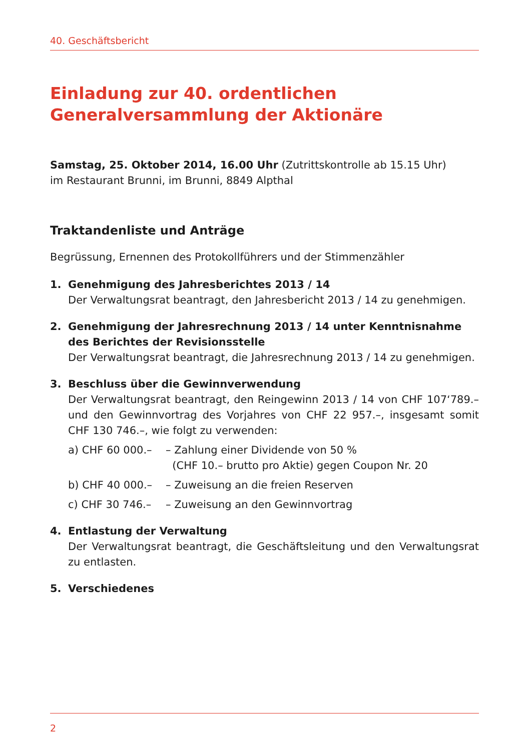40. Geschäftsbericht
Einladung zur 40. ordentlichen
Generalversammlung der Aktionäre
Samstag, 25. Oktober 2014, 16.00 Uhr (Zutrittskontrolle ab 15.15 Uhr)
im Restaurant Brunni, im Brunni, 8849 Alpthal
Traktandenliste und Anträge
Begrüssung, Ernennen des Protokollführers und der Stimmenzähler
1. Genehmigung des Jahresberichtes 2013 / 14
Der Verwaltungsrat beantragt, den Jahresbericht 2013 / 14 zu genehmigen.
2. Genehmigung der Jahresrechnung 2013 / 14 unter Kenntnisnahme des Berichtes der Revisionsstelle
Der Verwaltungsrat beantragt, die Jahresrechnung 2013 / 14 zu genehmigen.
3. Beschluss über die Gewinnverwendung
Der Verwaltungsrat beantragt, den Reingewinn 2013 / 14 von CHF 107‘789.– und den Gewinnvortrag des Vorjahres von CHF 22 957.–, insgesamt somit CHF 130 746.–, wie folgt zu verwenden:
a) CHF 60 000.– – Zahlung einer Dividende von 50 %
(CHF 10.– brutto pro Aktie) gegen Coupon Nr. 20 b) CHF 40 000.– – Zuweisung an die freien Reserven c) CHF 30 746.– – Zuweisung an den Gewinnvortrag
4. Entlastung der Verwaltung
Der Verwaltungsrat beantragt, die Geschäftsleitung und den Verwaltungs­rat zu entlasten.
5. Verschiedenes
2